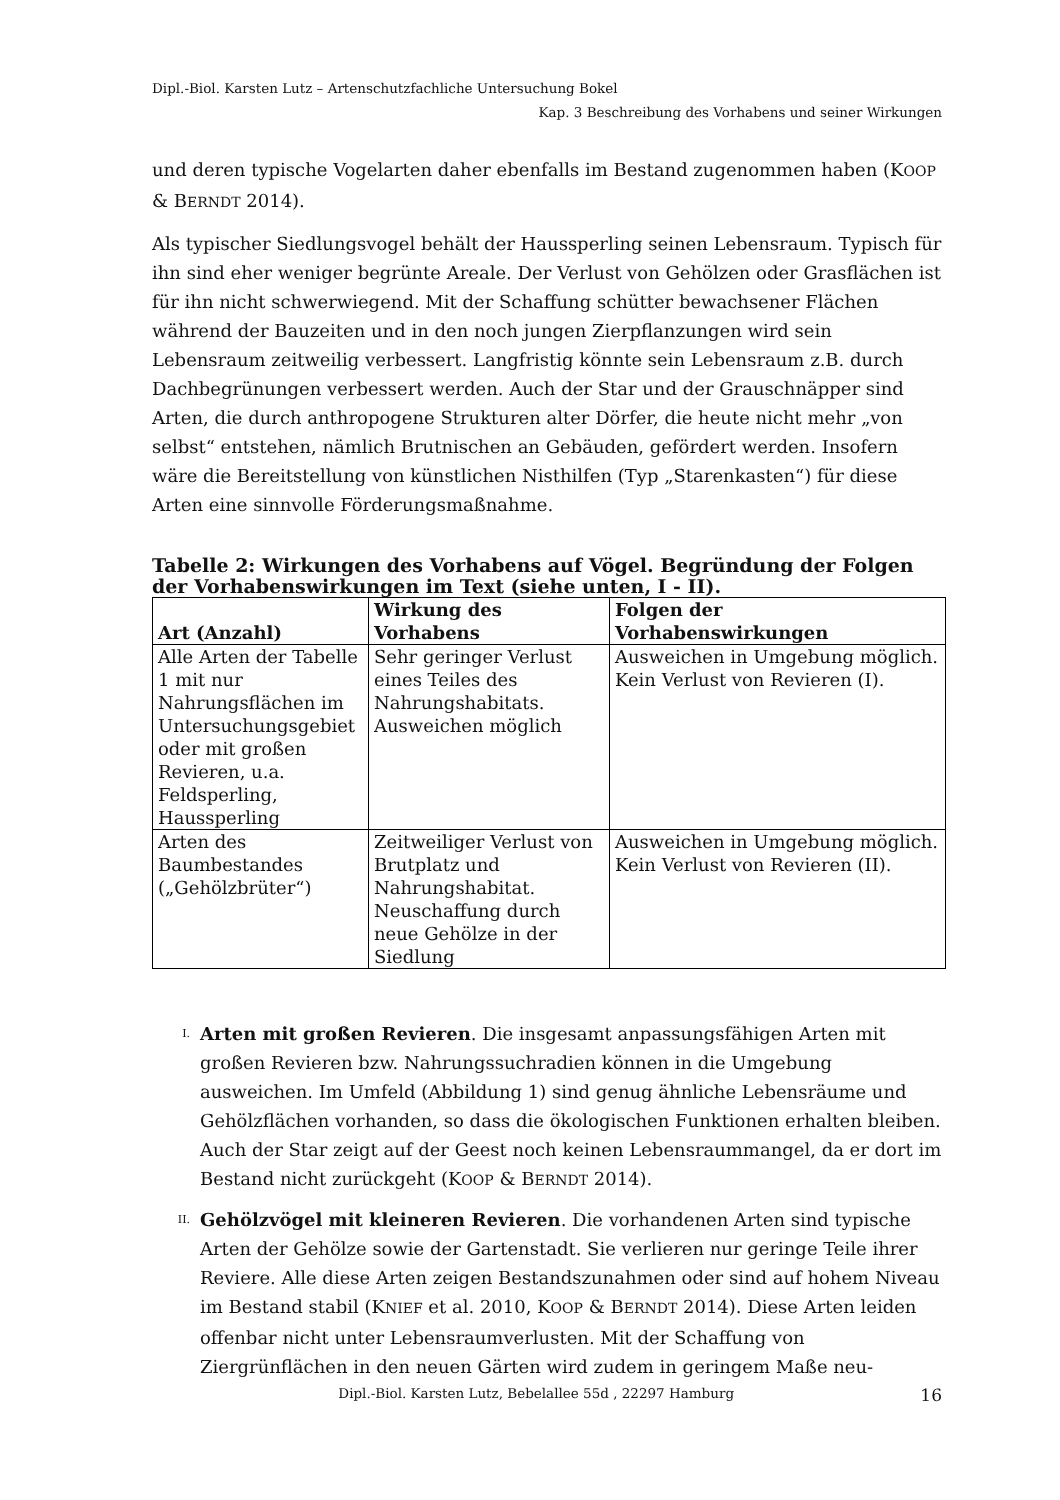Dipl.-Biol. Karsten Lutz – Artenschutzfachliche Untersuchung Bokel
Kap. 3 Beschreibung des Vorhabens und seiner Wirkungen
und deren typische Vogelarten daher ebenfalls im Bestand zugenommen haben (KOOP & BERNDT 2014).
Als typischer Siedlungsvogel behält der Haussperling seinen Lebensraum. Typisch für ihn sind eher weniger begrünte Areale. Der Verlust von Gehölzen oder Grasflächen ist für ihn nicht schwerwiegend. Mit der Schaffung schütter bewachsener Flächen während der Bauzeiten und in den noch jungen Zierpflanzungen wird sein Lebensraum zeitweilig verbessert. Langfristig könnte sein Lebensraum z.B. durch Dachbegrünungen verbessert werden. Auch der Star und der Grauschnäpper sind Arten, die durch anthropogene Strukturen alter Dörfer, die heute nicht mehr „von selbst“ entstehen, nämlich Brutnischen an Gebäuden, gefördert werden. Insofern wäre die Bereitstellung von künstlichen Nisthilfen (Typ „Starenkasten“) für diese Arten eine sinnvolle Förderungsmaßnahme.
Tabelle 2: Wirkungen des Vorhabens auf Vögel. Begründung der Folgen der Vorhabenswirkungen im Text (siehe unten, I - II).
| Art (Anzahl) | Wirkung des Vorhabens | Folgen der Vorhabenswirkungen |
| --- | --- | --- |
| Alle Arten der Tabelle 1 mit nur Nahrungsflächen im Untersuchungsgebiet oder mit großen Revieren, u.a. Feldsperling, Haussperling | Sehr geringer Verlust eines Teiles des Nahrungshabitats. Ausweichen möglich | Ausweichen in Umgebung möglich. Kein Verlust von Revieren (I). |
| Arten des Baumbestandes („Gehölzbrüter“) | Zeitweiliger Verlust von Brutplatz und Nahrungshabitat. Neuschaffung durch neue Gehölze in der Siedlung | Ausweichen in Umgebung möglich. Kein Verlust von Revieren (II). |
I. Arten mit großen Revieren. Die insgesamt anpassungsfähigen Arten mit großen Revieren bzw. Nahrungssuchradien können in die Umgebung ausweichen. Im Umfeld (Abbildung 1) sind genug ähnliche Lebensräume und Gehölzflächen vorhanden, so dass die ökologischen Funktionen erhalten bleiben. Auch der Star zeigt auf der Geest noch keinen Lebensraummangel, da er dort im Bestand nicht zurückgeht (KOOP & BERNDT 2014).
II. Gehölzvögel mit kleineren Revieren. Die vorhandenen Arten sind typische Arten der Gehölze sowie der Gartenstadt. Sie verlieren nur geringe Teile ihrer Reviere. Alle diese Arten zeigen Bestandszunahmen oder sind auf hohem Niveau im Bestand stabil (KNIEF et al. 2010, KOOP & BERNDT 2014). Diese Arten leiden offenbar nicht unter Lebensraumverlusten. Mit der Schaffung von Ziergrünflächen in den neuen Gärten wird zudem in geringem Maße neu-
Dipl.-Biol. Karsten Lutz, Bebelallee 55d , 22297 Hamburg 16